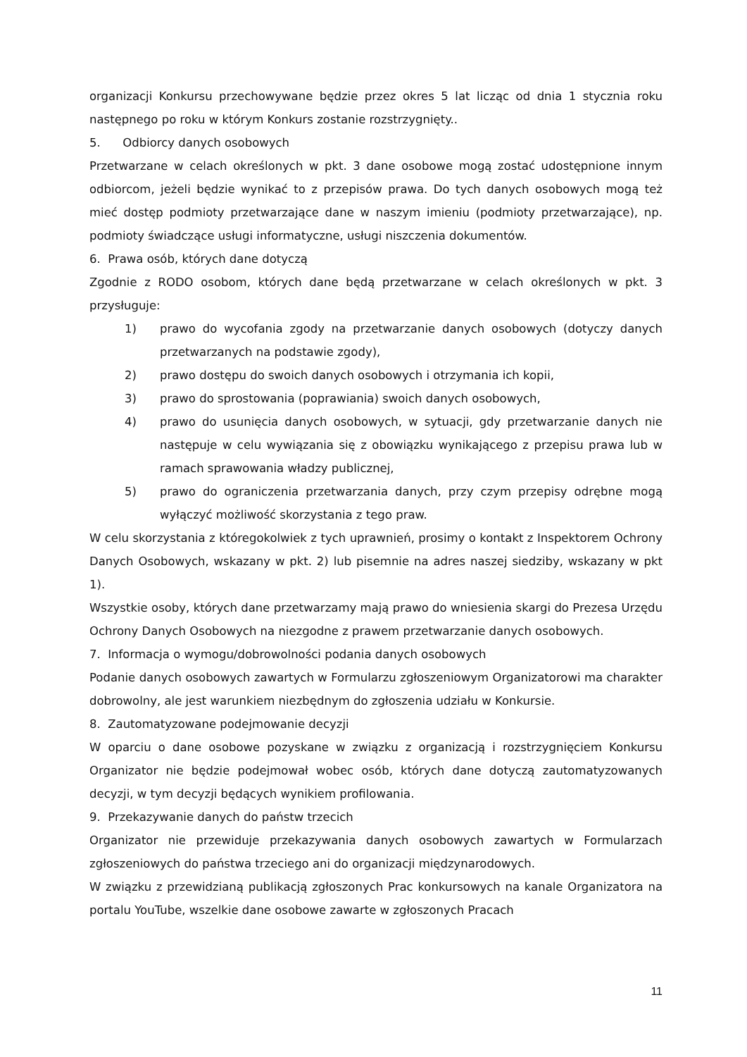organizacji Konkursu przechowywane będzie przez okres 5 lat licząc od dnia 1 stycznia roku następnego po roku w którym Konkurs zostanie rozstrzygnięty..
5. Odbiorcy danych osobowych
Przetwarzane w celach określonych w pkt. 3 dane osobowe mogą zostać udostępnione innym odbiorcom, jeżeli będzie wynikać to z przepisów prawa. Do tych danych osobowych mogą też mieć dostęp podmioty przetwarzające dane w naszym imieniu (podmioty przetwarzające), np. podmioty świadczące usługi informatyczne, usługi niszczenia dokumentów.
6. Prawa osób, których dane dotyczą
Zgodnie z RODO osobom, których dane będą przetwarzane w celach określonych w pkt. 3 przysługuje:
1) prawo do wycofania zgody na przetwarzanie danych osobowych (dotyczy danych przetwarzanych na podstawie zgody),
2) prawo dostępu do swoich danych osobowych i otrzymania ich kopii,
3) prawo do sprostowania (poprawiania) swoich danych osobowych,
4) prawo do usunięcia danych osobowych, w sytuacji, gdy przetwarzanie danych nie następuje w celu wywiązania się z obowiązku wynikającego z przepisu prawa lub w ramach sprawowania władzy publicznej,
5) prawo do ograniczenia przetwarzania danych, przy czym przepisy odrębne mogą wyłączyć możliwość skorzystania z tego praw.
W celu skorzystania z któregokolwiek z tych uprawnień, prosimy o kontakt z Inspektorem Ochrony Danych Osobowych, wskazany w pkt. 2) lub pisemnie na adres naszej siedziby, wskazany w pkt 1).
Wszystkie osoby, których dane przetwarzamy mają prawo do wniesienia skargi do Prezesa Urzędu Ochrony Danych Osobowych na niezgodne z prawem przetwarzanie danych osobowych.
7. Informacja o wymogu/dobrowolności podania danych osobowych
Podanie danych osobowych zawartych w Formularzu zgłoszeniowym Organizatorowi ma charakter dobrowolny, ale jest warunkiem niezbędnym do zgłoszenia udziału w Konkursie.
8. Zautomatyzowane podejmowanie decyzji
W oparciu o dane osobowe pozyskane w związku z organizacją i rozstrzygnięciem Konkursu Organizator nie będzie podejmował wobec osób, których dane dotyczą zautomatyzowanych decyzji, w tym decyzji będących wynikiem profilowania.
9. Przekazywanie danych do państw trzecich
Organizator nie przewiduje przekazywania danych osobowych zawartych w Formularzach zgłoszeniowych do państwa trzeciego ani do organizacji międzynarodowych.
W związku z przewidzianą publikacją zgłoszonych Prac konkursowych na kanale Organizatora na portalu YouTube, wszelkie dane osobowe zawarte w zgłoszonych Pracach
11